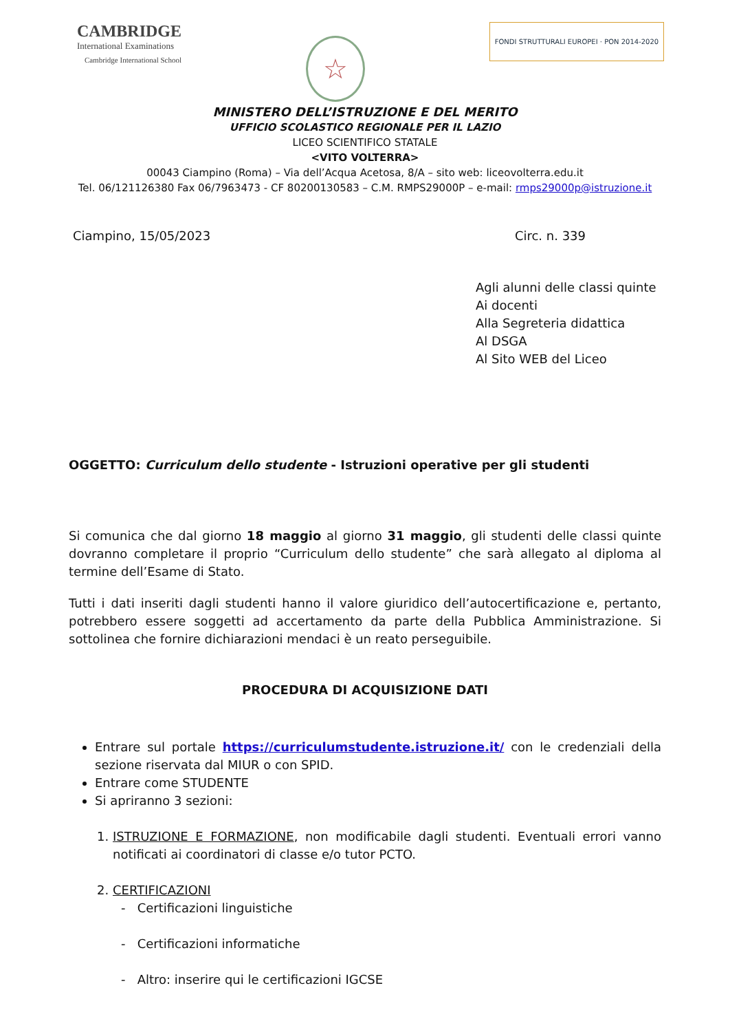CAMBRIDGE
International Examinations
Cambridge International School
☆
FONDI STRUTTURALI EUROPEI · PON 2014-2020
MINISTERO DELL’ISTRUZIONE E DEL MERITO
UFFICIO SCOLASTICO REGIONALE PER IL LAZIO
LICEO SCIENTIFICO STATALE
<VITO VOLTERRA>
00043 Ciampino (Roma) – Via dell’Acqua Acetosa, 8/A – sito web: liceovolterra.edu.it
Tel. 06/121126380 Fax 06/7963473 - CF 80200130583 – C.M. RMPS29000P – e-mail: rmps29000p@istruzione.it
Ciampino, 15/05/2023 Circ. n. 339
Agli alunni delle classi quinte
Ai docenti
Alla Segreteria didattica
Al DSGA
Al Sito WEB del Liceo
OGGETTO: Curriculum dello studente - Istruzioni operative per gli studenti
Si comunica che dal giorno 18 maggio al giorno 31 maggio, gli studenti delle classi quinte dovranno completare il proprio “Curriculum dello studente” che sarà allegato al diploma al termine dell’Esame di Stato.
Tutti i dati inseriti dagli studenti hanno il valore giuridico dell’autocertificazione e, pertanto, potrebbero essere soggetti ad accertamento da parte della Pubblica Amministrazione. Si sottolinea che fornire dichiarazioni mendaci è un reato perseguibile.
PROCEDURA DI ACQUISIZIONE DATI
Entrare sul portale https://curriculumstudente.istruzione.it/ con le credenziali della sezione riservata dal MIUR o con SPID.
Entrare come STUDENTE
Si apriranno 3 sezioni:
1. ISTRUZIONE E FORMAZIONE, non modificabile dagli studenti. Eventuali errori vanno notificati ai coordinatori di classe e/o tutor PCTO.
2. CERTIFICAZIONI
- Certificazioni linguistiche
- Certificazioni informatiche
- Altro: inserire qui le certificazioni IGCSE